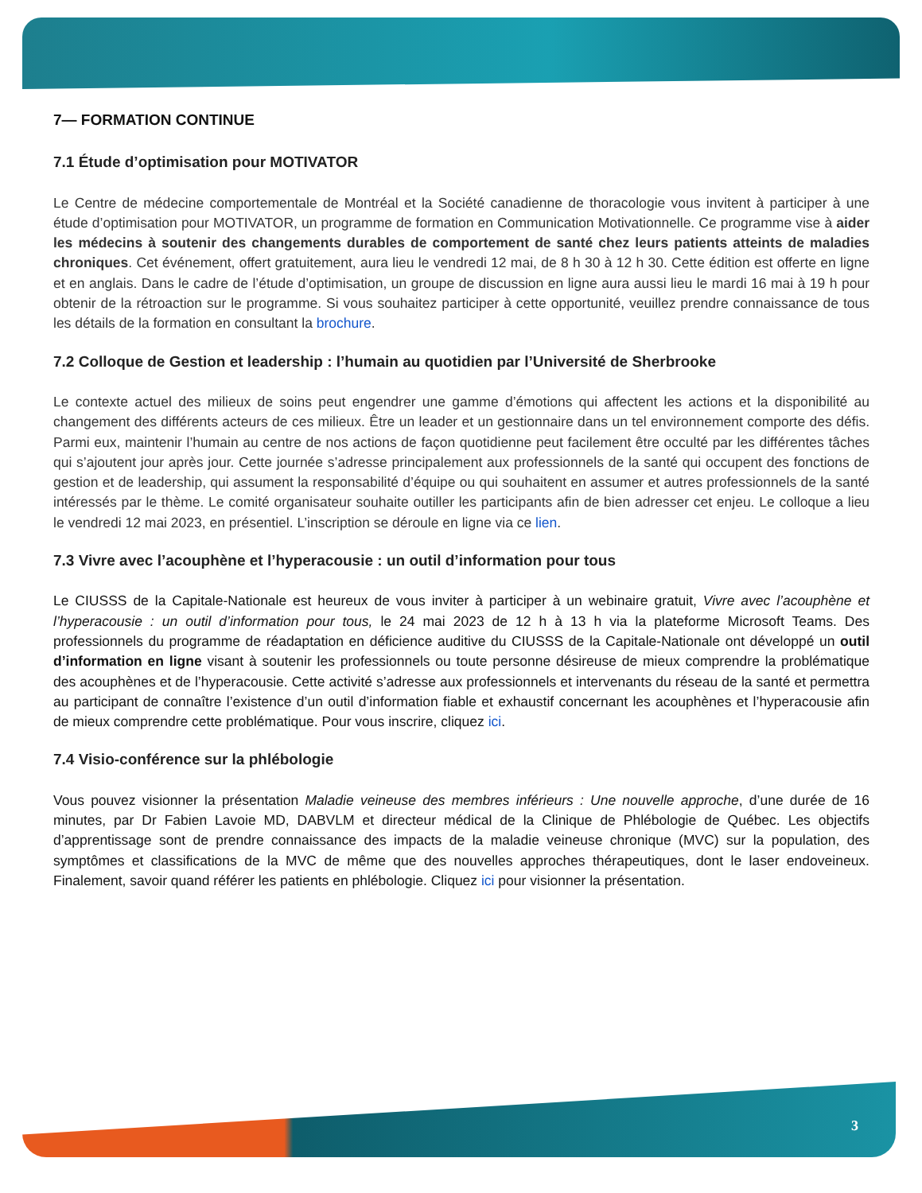7— FORMATION CONTINUE
7.1 Étude d’optimisation pour MOTIVATOR
Le Centre de médecine comportementale de Montréal et la Société canadienne de thoracologie vous invitent à participer à une étude d’optimisation pour MOTIVATOR, un programme de formation en Communication Motivationnelle. Ce programme vise à aider les médecins à soutenir des changements durables de comportement de santé chez leurs patients atteints de maladies chroniques. Cet événement, offert gratuitement, aura lieu le vendredi 12 mai, de 8 h 30 à 12 h 30. Cette édition est offerte en ligne et en anglais. Dans le cadre de l’étude d’optimisation, un groupe de discussion en ligne aura aussi lieu le mardi 16 mai à 19 h pour obtenir de la rétroaction sur le programme. Si vous souhaitez participer à cette opportunité, veuillez prendre connaissance de tous les détails de la formation en consultant la brochure.
7.2 Colloque de Gestion et leadership : l’humain au quotidien par l’Université de Sherbrooke
Le contexte actuel des milieux de soins peut engendrer une gamme d’émotions qui affectent les actions et la disponibilité au changement des différents acteurs de ces milieux. Être un leader et un gestionnaire dans un tel environnement comporte des défis. Parmi eux, maintenir l’humain au centre de nos actions de façon quotidienne peut facilement être occulté par les différentes tâches qui s’ajoutent jour après jour. Cette journée s’adresse principalement aux professionnels de la santé qui occupent des fonctions de gestion et de leadership, qui assument la responsabilité d’équipe ou qui souhaitent en assumer et autres professionnels de la santé intéressés par le thème. Le comité organisateur souhaite outiller les participants afin de bien adresser cet enjeu. Le colloque a lieu le vendredi 12 mai 2023, en présentiel. L’inscription se déroule en ligne via ce lien.
7.3 Vivre avec l’acouphène et l’hyperacousie : un outil d’information pour tous
Le CIUSSS de la Capitale-Nationale est heureux de vous inviter à participer à un webinaire gratuit, Vivre avec l’acouphène et l’hyperacousie : un outil d’information pour tous, le 24 mai 2023 de 12 h à 13 h via la plateforme Microsoft Teams. Des professionnels du programme de réadaptation en déficience auditive du CIUSSS de la Capitale-Nationale ont développé un outil d’information en ligne visant à soutenir les professionnels ou toute personne désireuse de mieux comprendre la problématique des acouphènes et de l’hyperacousie. Cette activité s’adresse aux professionnels et intervenants du réseau de la santé et permettra au participant de connaître l’existence d’un outil d’information fiable et exhaustif concernant les acouphènes et l’hyperacousie afin de mieux comprendre cette problématique. Pour vous inscrire, cliquez ici.
7.4 Visio-conférence sur la phlébologie
Vous pouvez visionner la présentation Maladie veineuse des membres inférieurs : Une nouvelle approche, d’une durée de 16 minutes, par Dr Fabien Lavoie MD, DABVLM et directeur médical de la Clinique de Phlébologie de Québec. Les objectifs d’apprentissage sont de prendre connaissance des impacts de la maladie veineuse chronique (MVC) sur la population, des symptômes et classifications de la MVC de même que des nouvelles approches thérapeutiques, dont le laser endoveineux. Finalement, savoir quand référer les patients en phlébologie. Cliquez ici pour visionner la présentation.
3